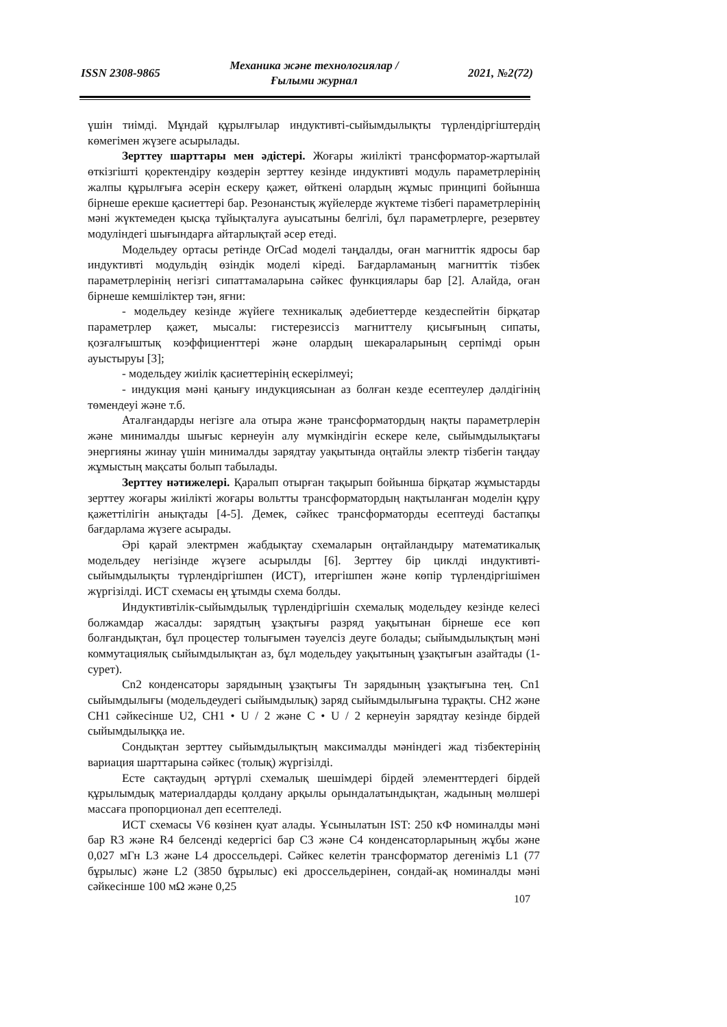ISSN 2308-9865 Механика және технологиялар /
Ғылыми журнал 2021, №2(72)
үшін тиімді. Мұндай құрылғылар индуктивті-сыйымдылықты түрлендіргіштердің көмегімен жүзеге асырылады.
Зерттеу шарттары мен әдістері. Жоғары жиілікті трансформатор-жартылай өткізгішті қоректендіру көздерін зерттеу кезінде индуктивті модуль параметрлерінің жалпы құрылғыға әсерін ескеру қажет, өйткені олардың жұмыс принципі бойынша бірнеше ерекше қасиеттері бар. Резонанстық жүйелерде жүктеме тізбегі параметрлерінің мәні жүктемеден қысқа тұйықталуға ауысатыны белгілі, бұл параметрлерге, резервтеу модуліндегі шығындарға айтарлықтай әсер етеді.
Модельдеу ортасы ретінде OrCad моделі таңдалды, оған магниттік ядросы бар индуктивті модульдің өзіндік моделі кіреді. Бағдарламаның магниттік тізбек параметрлерінің негізгі сипаттамаларына сәйкес функциялары бар [2]. Алайда, оған бірнеше кемшіліктер тән, яғни:
- модельдеу кезінде жүйеге техникалық әдебиеттерде кездеспейтін бірқатар параметрлер қажет, мысалы: гистерезиссіз магниттелу қисығының сипаты, қозғалғыштық коэффициенттері және олардың шекараларының серпімді орын ауыстыруы [3];
- модельдеу жиілік қасиеттерінің ескерілмеуі;
- индукция мәні қанығу индукциясынан аз болған кезде есептеулер дәлдігінің төмендеуі және т.б.
Аталғандарды негізге ала отыра және трансформатордың нақты параметрлерін және минималды шығыс кернеуін алу мүмкіндігін ескере келе, сыйымдылықтағы энергияны жинау үшін минималды зарядтау уақытында оңтайлы электр тізбегін таңдау жұмыстың мақсаты болып табылады.
Зерттеу нәтижелері. Қаралып отырған тақырып бойынша бірқатар жұмыстарды зерттеу жоғары жиілікті жоғары вольтты трансформатордың нақтыланған моделін құру қажеттілігін анықтады [4-5]. Демек, сәйкес трансформаторды есептеуді бастапқы бағдарлама жүзеге асырады.
Әрі қарай электрмен жабдықтау схемаларын оңтайландыру математикалық модельдеу негізінде жүзеге асырылды [6]. Зерттеу бір циклді индуктивті-сыйымдылықты түрлендіргішпен (ИСТ), итергішпен және көпір түрлендіргішімен жүргізілді. ИСТ схемасы ең ұтымды схема болды.
Индуктивтілік-сыйымдылық түрлендіргішін схемалық модельдеу кезінде келесі болжамдар жасалды: зарядтың ұзақтығы разряд уақытынан бірнеше есе көп болғандықтан, бұл процестер толығымен тәуелсіз деуге болады; сыйымдылықтың мәні коммутациялық сыйымдылықтан аз, бұл модельдеу уақытының ұзақтығын азайтады (1-сурет).
Cn2 конденсаторы зарядының ұзақтығы Тн зарядының ұзақтығына тең. Cn1 сыйымдылығы (модельдеудегі сыйымдылық) заряд сыйымдылығына тұрақты. CH2 және CH1 сәйкесінше U2, CH1 • U / 2 және C • U / 2 кернеуін зарядтау кезінде бірдей сыйымдылыққа ие.
Сондықтан зерттеу сыйымдылықтың максималды мәніндегі жад тізбектерінің вариация шарттарына сәйкес (толық) жүргізілді.
Есте сақтаудың әртүрлі схемалық шешімдері бірдей элементтердегі бірдей құрылымдық материалдарды қолдану арқылы орындалатындықтан, жадының мөлшері массаға пропорционал деп есептеледі.
ИСТ схемасы V6 көзінен қуат алады. Ұсынылатын IST: 250 кФ номиналды мәні бар R3 және R4 белсенді кедергісі бар C3 және C4 конденсаторларының жұбы және 0,027 мГн L3 және L4 дроссельдері. Сәйкес келетін трансформатор дегеніміз L1 (77 бұрылыс) және L2 (3850 бұрылыс) екі дроссельдерінен, сондай-ақ номиналды мәні сәйкесінше 100 мΩ және 0,25
107